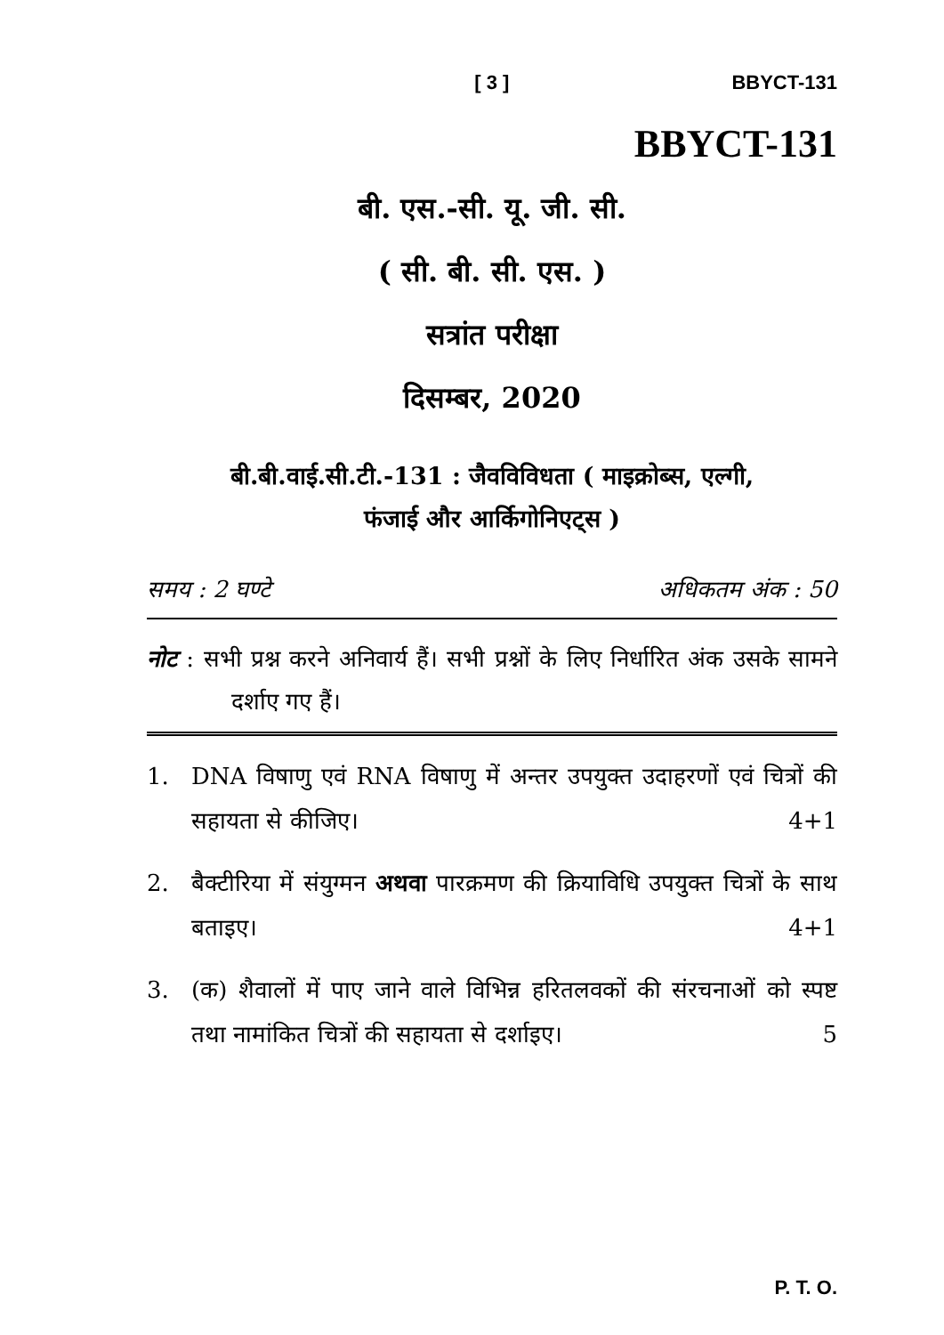[ 3 ] BBYCT-131
BBYCT-131
बी. एस.-सी. यू. जी. सी.
( सी. बी. सी. एस. )
सत्रांत परीक्षा
दिसम्बर, 2020
बी.बी.वाई.सी.टी.-131 : जैवविविधता ( माइक्रोब्स, एल्गी,
फंजाई और आर्किगोनिएट्स )
समय : 2 घण्टे अधिकतम अंक : 50
नोट : सभी प्रश्न करने अनिवार्य हैं। सभी प्रश्नों के लिए निर्धारित अंक उसके सामने दर्शाए गए हैं।
1. DNA विषाणु एवं RNA विषाणु में अन्तर उपयुक्त उदाहरणों एवं चित्रों की सहायता से कीजिए। 4+1
2. बैक्टीरिया में संयुग्मन अथवा पारक्रमण की क्रियाविधि उपयुक्त चित्रों के साथ बताइए। 4+1
3. (क) शैवालों में पाए जाने वाले विभिन्न हरितलवकों की संरचनाओं को स्पष्ट तथा नामांकित चित्रों की सहायता से दर्शाइए। 5
P. T. O.